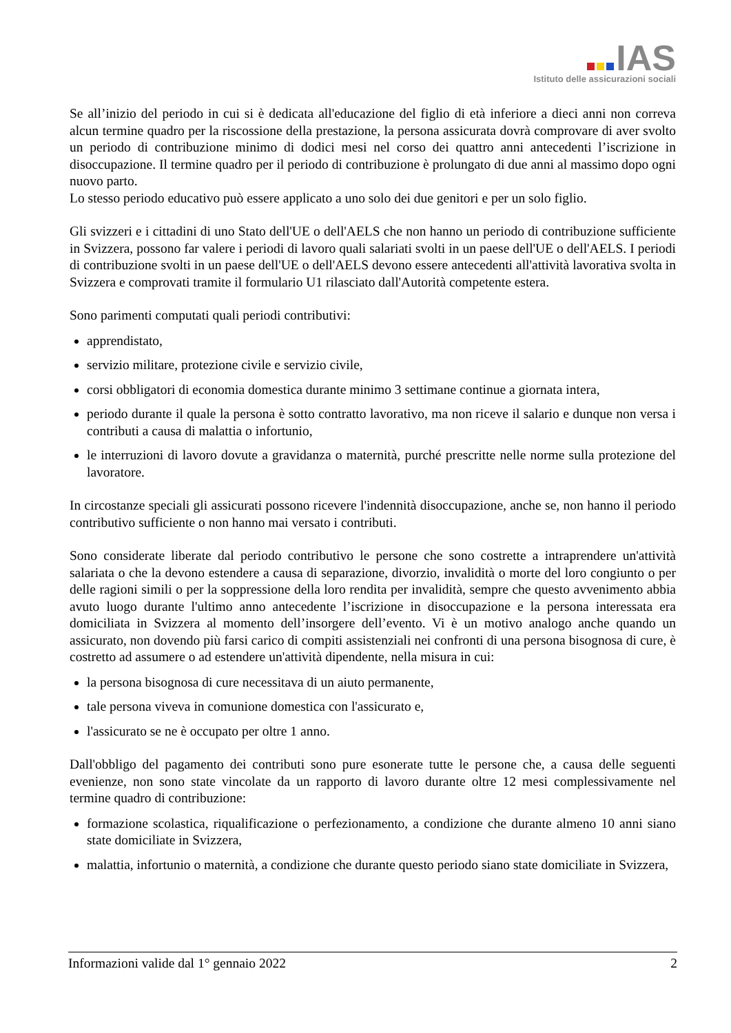IAS
Istituto delle assicurazioni sociali
Se all’inizio del periodo in cui si è dedicata all'educazione del figlio di età inferiore a dieci anni non correva alcun termine quadro per la riscossione della prestazione, la persona assicurata dovrà comprovare di aver svolto un periodo di contribuzione minimo di dodici mesi nel corso dei quattro anni antecedenti l’iscrizione in disoccupazione. Il termine quadro per il periodo di contribuzione è prolungato di due anni al massimo dopo ogni nuovo parto.
Lo stesso periodo educativo può essere applicato a uno solo dei due genitori e per un solo figlio.
Gli svizzeri e i cittadini di uno Stato dell'UE o dell'AELS che non hanno un periodo di contribuzione sufficiente in Svizzera, possono far valere i periodi di lavoro quali salariati svolti in un paese dell'UE o dell'AELS. I periodi di contribuzione svolti in un paese dell'UE o dell'AELS devono essere antecedenti all'attività lavorativa svolta in Svizzera e comprovati tramite il formulario U1 rilasciato dall'Autorità competente estera.
Sono parimenti computati quali periodi contributivi:
apprendistato,
servizio militare, protezione civile e servizio civile,
corsi obbligatori di economia domestica durante minimo 3 settimane continue a giornata intera,
periodo durante il quale la persona è sotto contratto lavorativo, ma non riceve il salario e dunque non versa i contributi a causa di malattia o infortunio,
le interruzioni di lavoro dovute a gravidanza o maternità, purché prescritte nelle norme sulla protezione del lavoratore.
In circostanze speciali gli assicurati possono ricevere l'indennità disoccupazione, anche se, non hanno il periodo contributivo sufficiente o non hanno mai versato i contributi.
Sono considerate liberate dal periodo contributivo le persone che sono costrette a intraprendere un'attività salariata o che la devono estendere a causa di separazione, divorzio, invalidità o morte del loro congiunto o per delle ragioni simili o per la soppressione della loro rendita per invalidità, sempre che questo avvenimento abbia avuto luogo durante l'ultimo anno antecedente l’iscrizione in disoccupazione e la persona interessata era domiciliata in Svizzera al momento dell’insorgere dell’evento. Vi è un motivo analogo anche quando un assicurato, non dovendo più farsi carico di compiti assistenziali nei confronti di una persona bisognosa di cure, è costretto ad assumere o ad estendere un'attività dipendente, nella misura in cui:
la persona bisognosa di cure necessitava di un aiuto permanente,
tale persona viveva in comunione domestica con l'assicurato e,
l'assicurato se ne è occupato per oltre 1 anno.
Dall'obbligo del pagamento dei contributi sono pure esonerate tutte le persone che, a causa delle seguenti evenienze, non sono state vincolate da un rapporto di lavoro durante oltre 12 mesi complessivamente nel termine quadro di contribuzione:
formazione scolastica, riqualificazione o perfezionamento, a condizione che durante almeno 10 anni siano state domiciliate in Svizzera,
malattia, infortunio o maternità, a condizione che durante questo periodo siano state domiciliate in Svizzera,
Informazioni valide dal 1° gennaio 2022 2